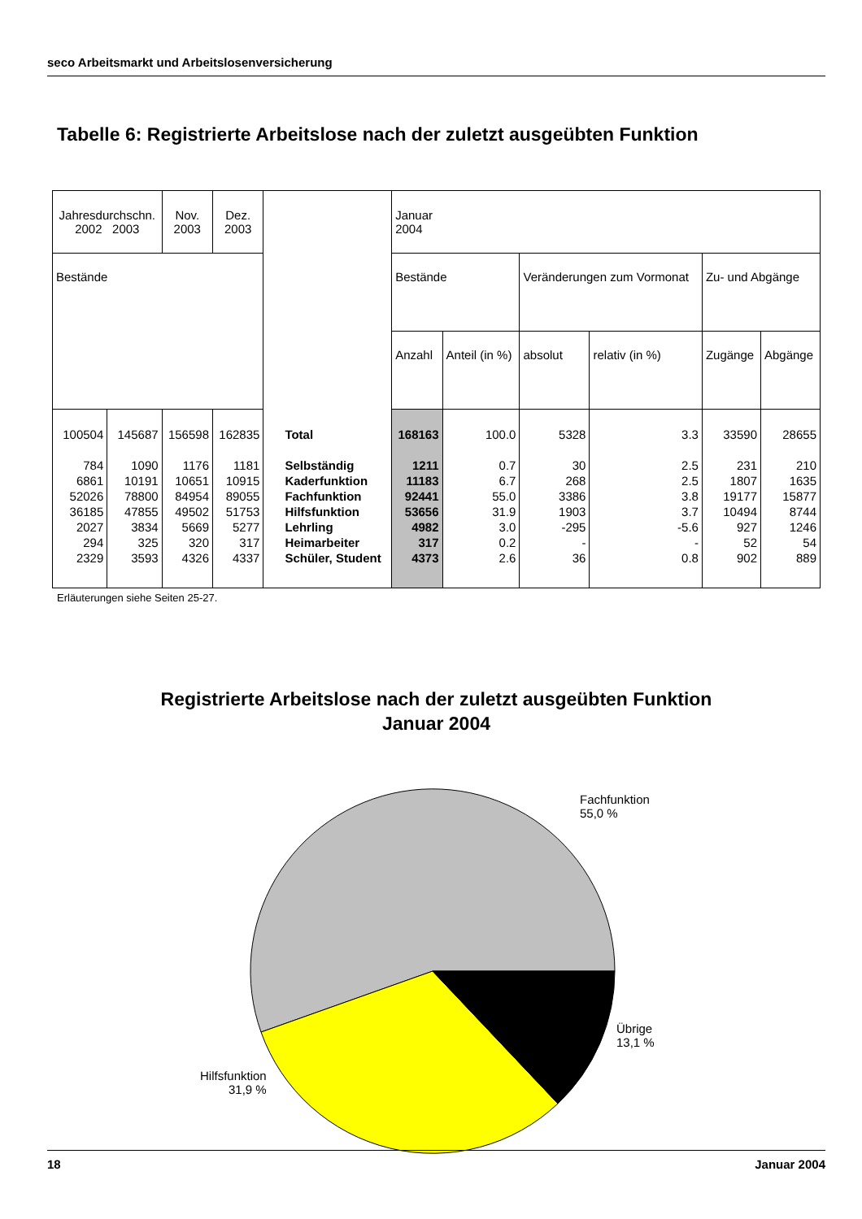seco Arbeitsmarkt und Arbeitslosenversicherung
Tabelle 6: Registrierte Arbeitslose nach der zuletzt ausgeübten Funktion
| Jahresdurchschn. 2002 2003 | | Nov. 2003 | Dez. 2003 | | Januar 2004 | | | | | |
| Bestände | | | | | Bestände | | Veränderungen zum Vormonat | | Zu- und Abgänge | |
| | | | | | Anzahl | Anteil (in %) | absolut | relativ (in %) | Zugänge | Abgänge |
| 100504 | 145687 | 156598 | 162835 | Total | 168163 | 100.0 | 5328 | 3.3 | 33590 | 28655 |
| 784 | 1090 | 1176 | 1181 | Selbständig | 1211 | 0.7 | 30 | 2.5 | 231 | 210 |
| 6861 | 10191 | 10651 | 10915 | Kaderfunktion | 11183 | 6.7 | 268 | 2.5 | 1807 | 1635 |
| 52026 | 78800 | 84954 | 89055 | Fachfunktion | 92441 | 55.0 | 3386 | 3.8 | 19177 | 15877 |
| 36185 | 47855 | 49502 | 51753 | Hilfsfunktion | 53656 | 31.9 | 1903 | 3.7 | 10494 | 8744 |
| 2027 | 3834 | 5669 | 5277 | Lehrling | 4982 | 3.0 | -295 | -5.6 | 927 | 1246 |
| 294 | 325 | 320 | 317 | Heimarbeiter | 317 | 0.2 | - | - | 52 | 54 |
| 2329 | 3593 | 4326 | 4337 | Schüler, Student | 4373 | 2.6 | 36 | 0.8 | 902 | 889 |
Erläuterungen siehe Seiten 25-27.
Registrierte Arbeitslose nach der zuletzt ausgeübten Funktion
Januar 2004
Fachfunktion
55,0 %
Übrige
13,1 %
Hilfsfunktion
31,9 %
18 Januar 2004